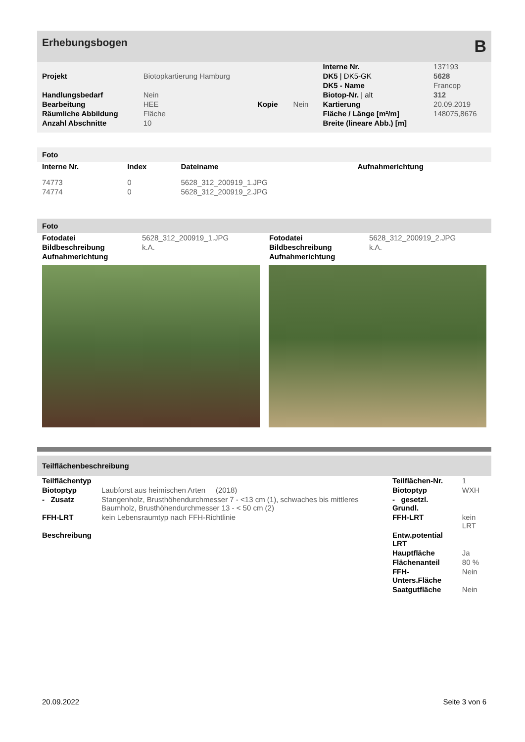Erhebungsbogen B
| | | | | Interne Nr. | 137193 |
| Projekt | Biotopkartierung Hamburg | | | DK5 / DK5-GK | 5628 |
| | | | | DK5 - Name | Francop |
| Handlungsbedarf | Nein | | | Biotop-Nr. / alt | 312 |
| Bearbeitung | HEE | Kopie | Nein | Kartierung | 20.09.2019 |
| Räumliche Abbildung | Fläche | | | Fläche / Länge [m²/m] | 148075,8676 |
| Anzahl Abschnitte | 10 | | | Breite (lineare Abb.) [m] | |
Foto
| Interne Nr. | Index | Dateiname | Aufnahmerichtung |
| --- | --- | --- | --- |
| 74773 | 0 | 5628_312_200919_1.JPG | |
| 74774 | 0 | 5628_312_200919_2.JPG | |
Foto
| Fotodatei | 5628_312_200919_1.JPG |
| Bildbeschreibung | k.A. |
| Aufnahmerichtung | |
| Fotodatei | 5628_312_200919_2.JPG |
| Bildbeschreibung | k.A. |
| Aufnahmerichtung | |
Teilflächenbeschreibung
| Teilflächentyp | | Teilflächen-Nr. | 1 |
| Biotoptyp | Laubforst aus heimischen Arten (2018) | Biotoptyp | WXH |
| - Zusatz | Stangenholz, Brusthöhendurchmesser 7 - <13 cm (1), schwaches bis mittleres Baumholz, Brusthöhendurchmesser 13 - < 50 cm (2) | - gesetzl. Grundl. | |
| FFH-LRT | kein Lebensraumtyp nach FFH-Richtlinie | FFH-LRT | kein LRT |
| Beschreibung | | Entw.potential LRT | |
| | | Hauptfläche | Ja |
| | | Flächenanteil | 80 % |
| | | FFH-Unters.Fläche | Nein |
| | | Saatgutfläche | Nein |
20.09.2022 Seite 3 von 6